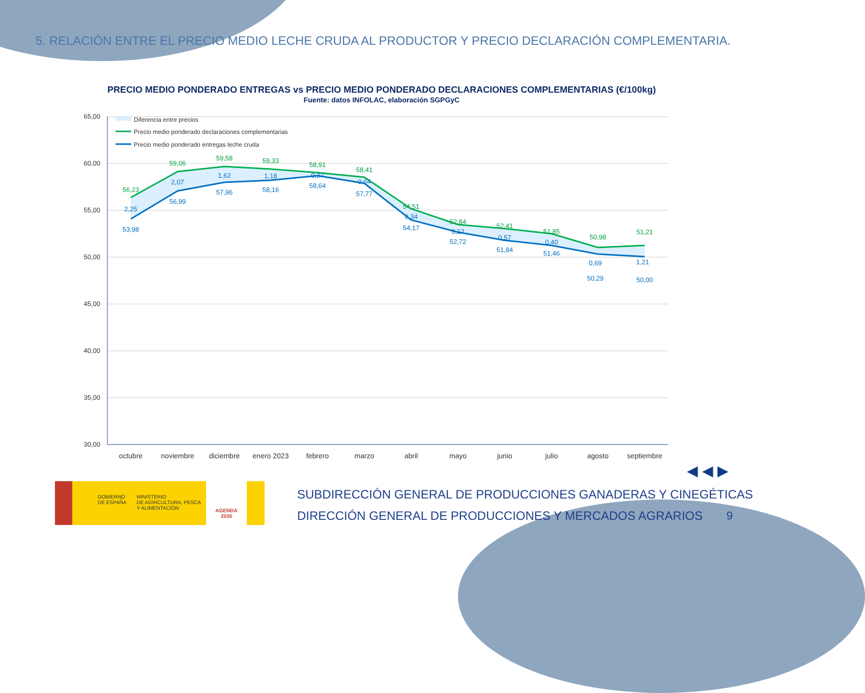5. RELACIÓN ENTRE EL PRECIO MEDIO LECHE CRUDA AL PRODUCTOR Y PRECIO DECLARACIÓN COMPLEMENTARIA.
PRECIO MEDIO PONDERADO ENTREGAS vs PRECIO MEDIO PONDERADO DECLARACIONES COMPLEMENTARIAS (€/100kg)
Fuente: datos INFOLAC, elaboración SGPGyC
65,00
60,00
55,00
50,00
45,00
40,00
35,00
30,00
Diferencia entre precios
Precio medio ponderado declaraciones complementarias
Precio medio ponderado entregas leche cruda
56,23
59,06
59,58
59,33
58,91
58,41
54,51
52,84
52,41
51,85
50,98
51,21
2,25
2,07
1,62
1,18
0,27
0,64
0,34
0,12
0,57
0,40
0,69
1,21
53,98
56,99
57,96
58,16
58,64
57,77
54,17
52,72
51,84
51,46
50,29
50,00
octubre
noviembre
diciembre
enero 2023
febrero
marzo
abril
mayo
junio
julio
agosto
septiembre
◀ ◀ ▶
GOBIERNO
DE ESPAÑA
MINISTERIO
DE AGRICULTURA, PESCA
Y ALIMENTACIÓN
AGENDA
2030
SUBDIRECCIÓN GENERAL DE PRODUCCIONES GANADERAS Y CINEGÉTICAS
DIRECCIÓN GENERAL DE PRODUCCIONES Y MERCADOS AGRARIOS
9